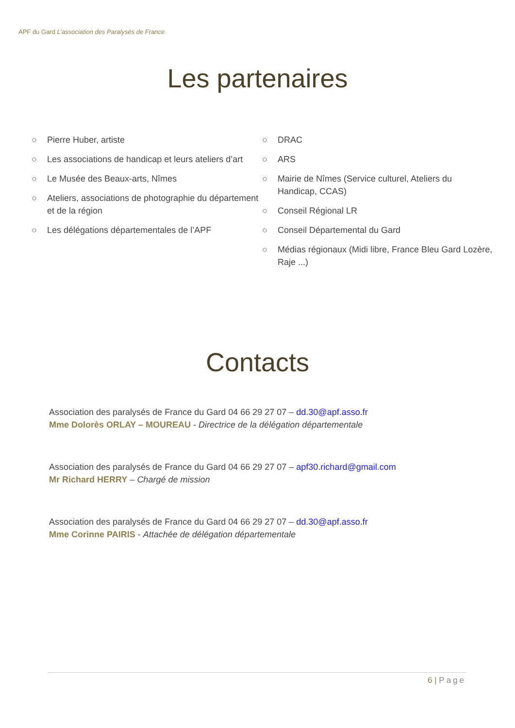APF du Gard L’association des Paralysés de France
Les partenaires
○ Pierre Huber, artiste
○ Les associations de handicap et leurs ateliers d’art
○ Le Musée des Beaux-arts, Nîmes
○ Ateliers, associations de photographie du département et de la région
○ Les délégations départementales de l’APF
○ DRAC
○ ARS
○ Mairie de Nîmes (Service culturel, Ateliers du Handicap, CCAS)
○ Conseil Régional LR
○ Conseil Départemental du Gard
○ Médias régionaux (Midi libre, France Bleu Gard Lozère, Raje ...)
Contacts
Association des paralysés de France du Gard 04 66 29 27 07 – dd.30@apf.asso.fr
Mme Dolorès ORLAY – MOUREAU - Directrice de la délégation départementale
Association des paralysés de France du Gard 04 66 29 27 07 – apf30.richard@gmail.com
Mr Richard HERRY – Chargé de mission
Association des paralysés de France du Gard 04 66 29 27 07 – dd.30@apf.asso.fr
Mme Corinne PAIRIS - Attachée de délégation départementale
6 | Page